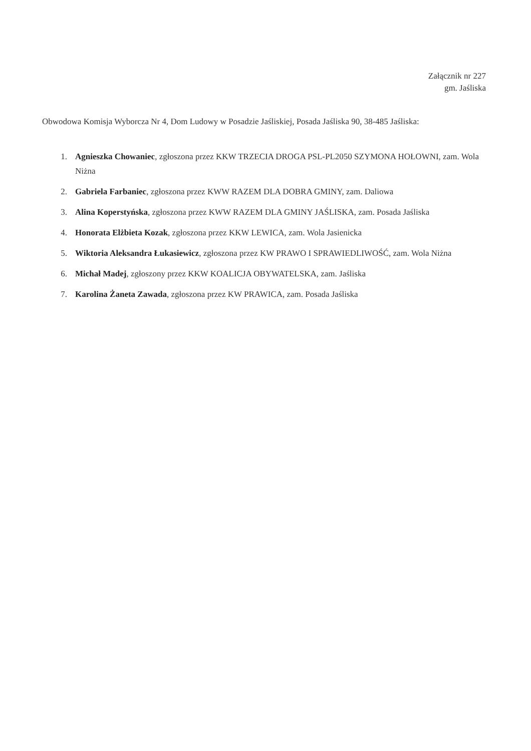Załącznik nr 227
gm. Jaśliska
Obwodowa Komisja Wyborcza Nr 4, Dom Ludowy w Posadzie Jaśliskiej, Posada Jaśliska 90, 38-485 Jaśliska:
1. Agnieszka Chowaniec, zgłoszona przez KKW TRZECIA DROGA PSL-PL2050 SZYMONA HOŁOWNI, zam. Wola Niżna
2. Gabriela Farbaniec, zgłoszona przez KWW RAZEM DLA DOBRA GMINY, zam. Daliowa
3. Alina Koperstyńska, zgłoszona przez KWW RAZEM DLA GMINY JAŚLISKA, zam. Posada Jaśliska
4. Honorata Elżbieta Kozak, zgłoszona przez KKW LEWICA, zam. Wola Jasienicka
5. Wiktoria Aleksandra Łukasiewicz, zgłoszona przez KW PRAWO I SPRAWIEDLIWOŚĆ, zam. Wola Niżna
6. Michał Madej, zgłoszony przez KKW KOALICJA OBYWATELSKA, zam. Jaśliska
7. Karolina Żaneta Zawada, zgłoszona przez KW PRAWICA, zam. Posada Jaśliska